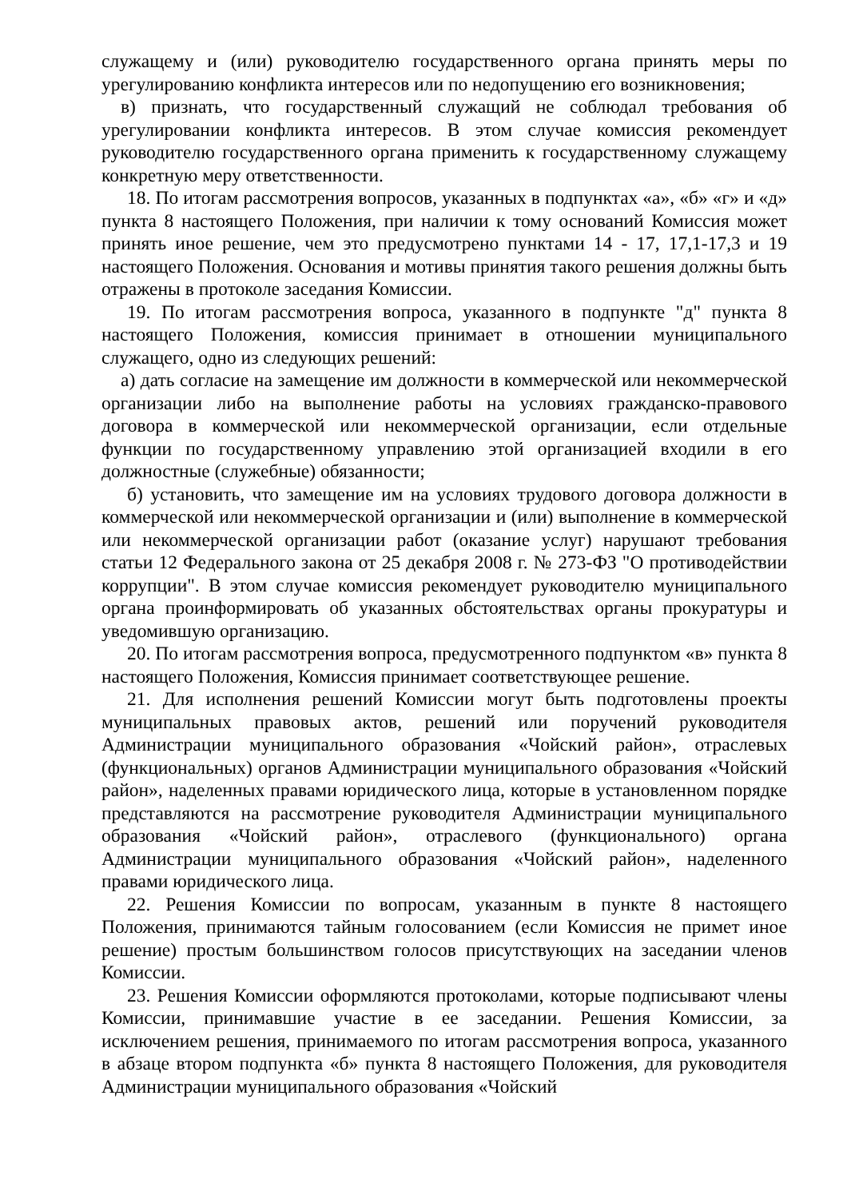служащему и (или) руководителю государственного органа принять меры по урегулированию конфликта интересов или по недопущению его возникновения;
в) признать, что государственный служащий не соблюдал требования об урегулировании конфликта интересов. В этом случае комиссия рекомендует руководителю государственного органа применить к государственному служащему конкретную меру ответственности.
18. По итогам рассмотрения вопросов, указанных в подпунктах «а», «б» «г» и «д» пункта 8 настоящего Положения, при наличии к тому оснований Комиссия может принять иное решение, чем это предусмотрено пунктами 14 - 17, 17,1-17,3 и 19 настоящего Положения. Основания и мотивы принятия такого решения должны быть отражены в протоколе заседания Комиссии.
19. По итогам рассмотрения вопроса, указанного в подпункте "д" пункта 8 настоящего Положения, комиссия принимает в отношении муниципального служащего, одно из следующих решений:
а) дать согласие на замещение им должности в коммерческой или некоммерческой организации либо на выполнение работы на условиях гражданско-правового договора в коммерческой или некоммерческой организации, если отдельные функции по государственному управлению этой организацией входили в его должностные (служебные) обязанности;
б) установить, что замещение им на условиях трудового договора должности в коммерческой или некоммерческой организации и (или) выполнение в коммерческой или некоммерческой организации работ (оказание услуг) нарушают требования статьи 12 Федерального закона от 25 декабря 2008 г. № 273-ФЗ "О противодействии коррупции". В этом случае комиссия рекомендует руководителю муниципального органа проинформировать об указанных обстоятельствах органы прокуратуры и уведомившую организацию.
20. По итогам рассмотрения вопроса, предусмотренного подпунктом «в» пункта 8 настоящего Положения, Комиссия принимает соответствующее решение.
21. Для исполнения решений Комиссии могут быть подготовлены проекты муниципальных правовых актов, решений или поручений руководителя Администрации муниципального образования «Чойский район», отраслевых (функциональных) органов Администрации муниципального образования «Чойский район», наделенных правами юридического лица, которые в установленном порядке представляются на рассмотрение руководителя Администрации муниципального образования «Чойский район», отраслевого (функционального) органа Администрации муниципального образования «Чойский район», наделенного правами юридического лица.
22. Решения Комиссии по вопросам, указанным в пункте 8 настоящего Положения, принимаются тайным голосованием (если Комиссия не примет иное решение) простым большинством голосов присутствующих на заседании членов Комиссии.
23. Решения Комиссии оформляются протоколами, которые подписывают члены Комиссии, принимавшие участие в ее заседании. Решения Комиссии, за исключением решения, принимаемого по итогам рассмотрения вопроса, указанного в абзаце втором подпункта «б» пункта 8 настоящего Положения, для руководителя Администрации муниципального образования «Чойский